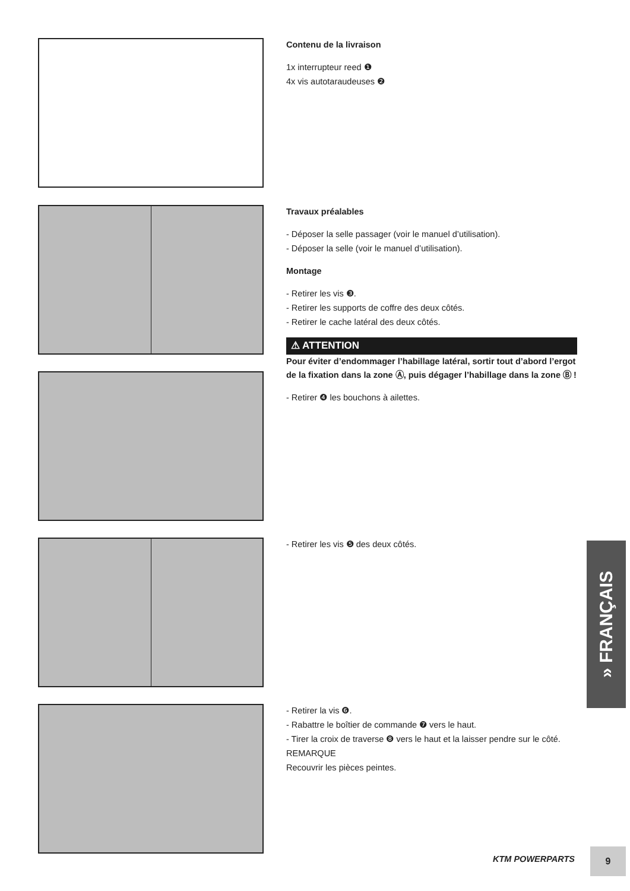Contenu de la livraison
1x interrupteur reed ❶
4x vis autotaraudeuses ❷
Travaux préalables
- Déposer la selle passager (voir le manuel d’utilisation).
- Déposer la selle (voir le manuel d’utilisation).
Montage
- Retirer les vis ❸.
- Retirer les supports de coffre des deux côtés.
- Retirer le cache latéral des deux côtés.
⚠ ATTENTION
Pour éviter d’endommager l’habillage latéral, sortir tout d’abord l’ergot de la fixation dans la zone Ⓐ, puis dégager l’habillage dans la zone Ⓑ !
- Retirer ❹ les bouchons à ailettes.
- Retirer les vis ❺ des deux côtés.
- Retirer la vis ❻.
- Rabattre le boîtier de commande ❼ vers le haut.
- Tirer la croix de traverse ❽ vers le haut et la laisser pendre sur le côté.
REMARQUE
Recouvrir les pièces peintes.
» FRANÇAIS
KTM POWERPARTS
9